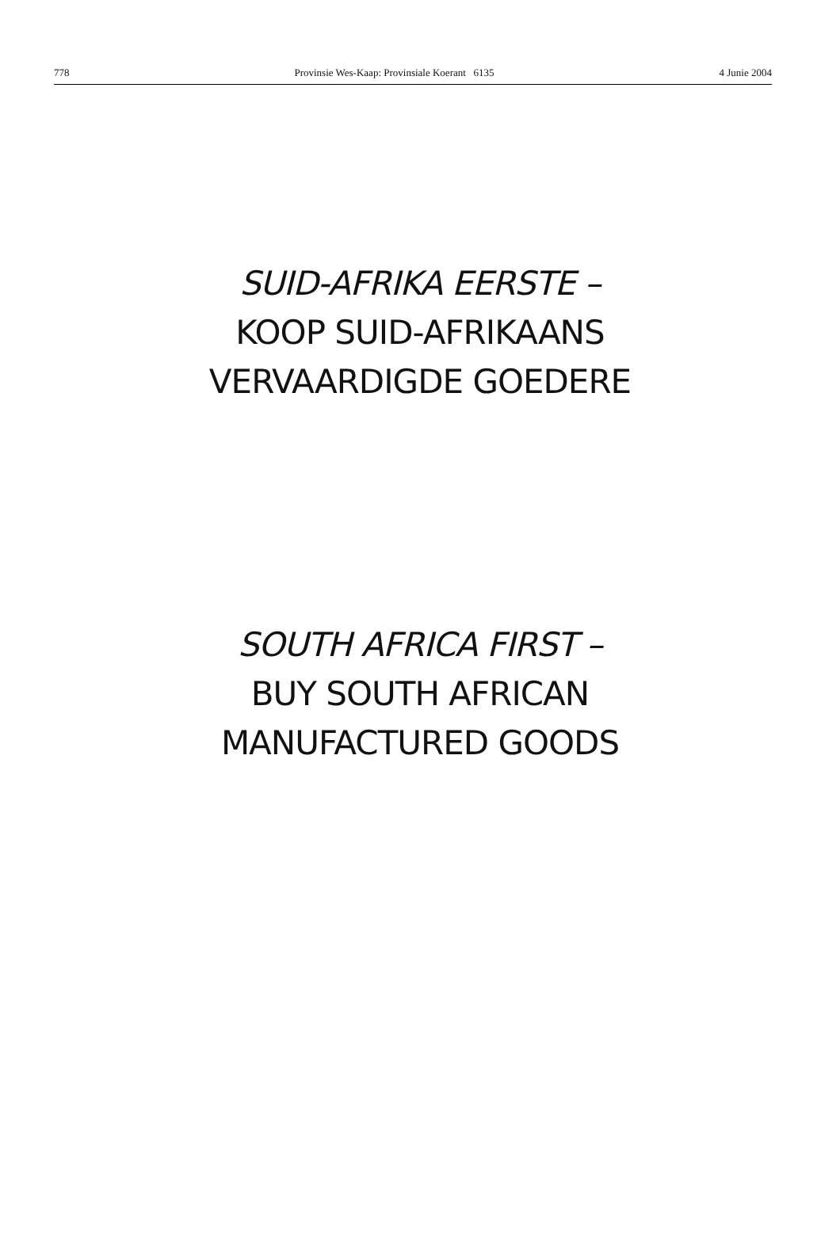778 Provinsie Wes-Kaap: Provinsiale Koerant 6135 4 Junie 2004
SUID-AFRIKA EERSTE –
KOOP SUID-AFRIKAANS
VERVAARDIGDE GOEDERE
SOUTH AFRICA FIRST –
BUY SOUTH AFRICAN
MANUFACTURED GOODS